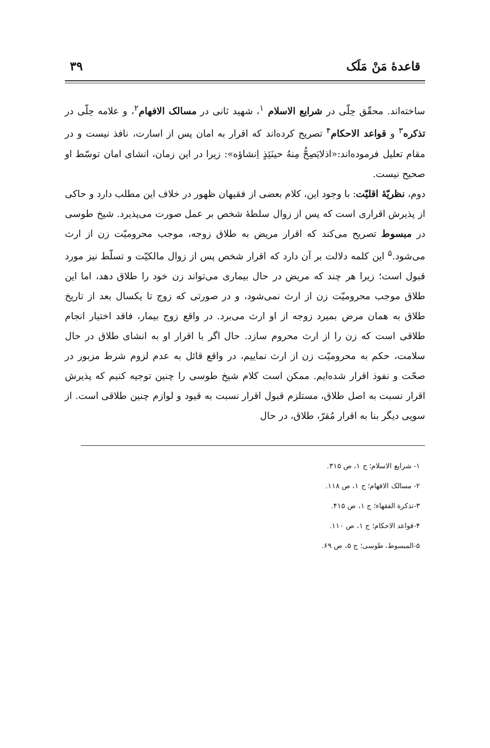قاعدهٔ مَنْ مَلَک ۳۹
ساخته‌اند. محقّق حِلّی در شرایع الاسلام <sup>۱</sup>، شهید ثانی در مسالک الافهام<sup>۲</sup>، و علامه حِلّی در تذکره<sup>۳</sup> و قواعد الاحکام<sup>۴</sup> تصریح کرده‌اند که اقرار به امان پس از اسارت، نافذ نیست و در مقام تعلیل فرموده‌اند:«اذلایَصِحُّ مِنهُ حینَئِذٍ اِنشاؤه»: زیرا در این زمان، انشای امان توسّط او صحیح نیست.
دوم، نظریّهٔ اقلیّت: با وجود این، کلام بعضی از فقیهان ظهور در خلاف این مطلب دارد و حاکی از پذیرش اقراری است که پس از زوال سلطهٔ شخص بر عمل صورت می‌پذیرد. شیخ طوسی در مبسوط تصریح می‌کند که اقرار مریض به طلاق زوجه، موجب محرومیّت زن از ارث می‌شود.<sup>۵</sup> این کلمه دلالت بر آن دارد که اقرار شخص پس از زوال مالکیّت و تسلّط نیز مورد قبول است؛ زیرا هر چند که مریض در حال بیماری می‌تواند زن خود را طلاق دهد، اما این طلاق موجب محرومیّت زن از ارث نمی‌شود، و در صورتی که زوج تا یکسال بعد از تاریخ طلاق به همان مرض بمیرد زوجه از او ارث می‌برد. در واقع زوج بیمار، فاقد اختیار انجام طلاقی است که زن را از ارث محروم سازد. حال اگر با اقرار او به انشای طلاق در حال سلامت، حکم به محرومیّت زن از ارث نماییم، در واقع قائل به عدم لزوم شرط مزبور در صحّت و نفوذ اقرار شده‌ایم. ممکن است کلام شیخ طوسی را چنین توجیه کنیم که پذیرش اقرار نسبت به اصل طلاق، مستلزم قبول اقرار نسبت به قیود و لوازم چنین طلاقی است. از سویی دیگر بنا به اقرار مُقرّ، طلاق، در حال
۱- شرایع الاسلام؛ ج ۱، ص ۳۱۵.
۲- مسالک الافهام؛ ج ۱، ص ۱۱۸.
۳-تذکرة الفقهاء؛ ج ۱، ص ۴۱۵.
۴-قواعد الاحکام؛ ج ۱، ص ۱۱۰.
۵-المبسوط، طوسی؛ ج ۵، ص ۶۹.